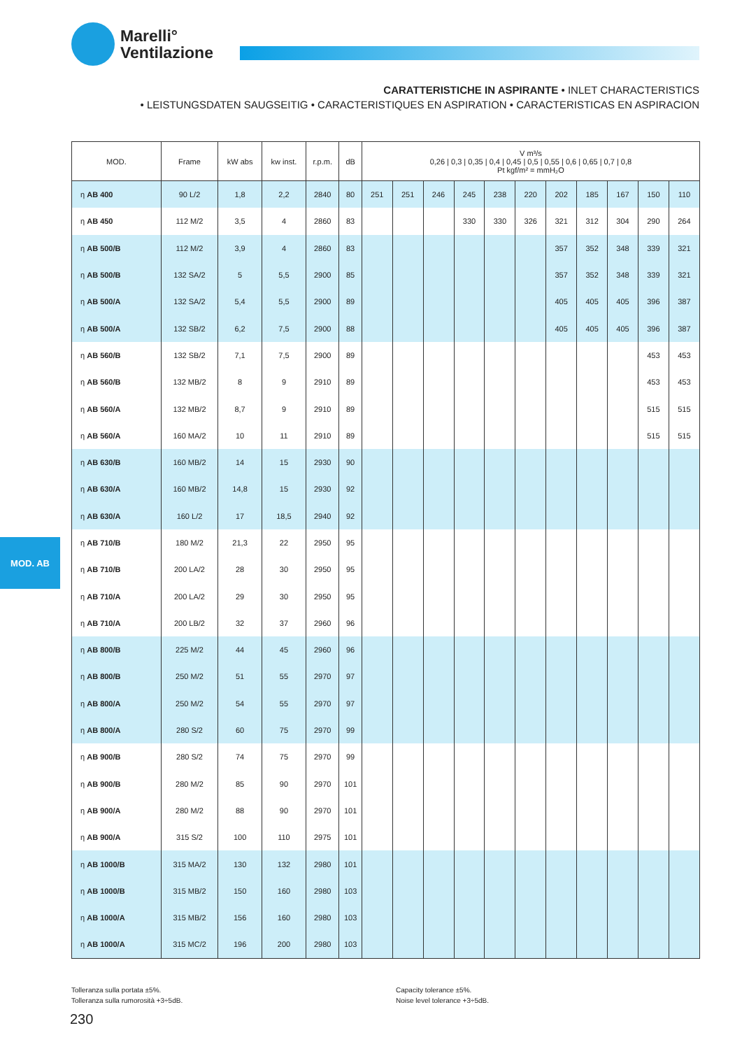Marelli°
Ventilazione
CARATTERISTICHE IN ASPIRANTE • INLET CHARACTERISTICS
• LEISTUNGSDATEN SAUGSEITIG • CARACTERISTIQUES EN ASPIRATION • CARACTERISTICAS EN ASPIRACION
MOD. AB
| MOD. | Frame | kW abs | kw inst. | r.p.m. | dB | V m³/s 0,26 / 0,3 / 0,35 / 0,4 / 0,45 / 0,5 / 0,55 / 0,6 / 0,65 / 0,7 / 0,8 Pt kgf/m² = mmH₂O | | | | | | | | | | |
| --- | --- | --- | --- | --- | --- | --- | --- | --- | --- | --- | --- | --- | --- | --- | --- | --- |
| η AB 400 | 90 L/2 | 1,8 | 2,2 | 2840 | 80 | 251 | 251 | 246 | 245 | 238 | 220 | 202 | 185 | 167 | 150 | 110 |
| η AB 450 | 112 M/2 | 3,5 | 4 | 2860 | 83 | | | | 330 | 330 | 326 | 321 | 312 | 304 | 290 | 264 |
| η AB 500/B | 112 M/2 | 3,9 | 4 | 2860 | 83 | | | | | | | 357 | 352 | 348 | 339 | 321 |
| η AB 500/B | 132 SA/2 | 5 | 5,5 | 2900 | 85 | | | | | | | 357 | 352 | 348 | 339 | 321 |
| η AB 500/A | 132 SA/2 | 5,4 | 5,5 | 2900 | 89 | | | | | | | 405 | 405 | 405 | 396 | 387 |
| η AB 500/A | 132 SB/2 | 6,2 | 7,5 | 2900 | 88 | | | | | | | 405 | 405 | 405 | 396 | 387 |
| η AB 560/B | 132 SB/2 | 7,1 | 7,5 | 2900 | 89 | | | | | | | | | | 453 | 453 |
| η AB 560/B | 132 MB/2 | 8 | 9 | 2910 | 89 | | | | | | | | | | 453 | 453 |
| η AB 560/A | 132 MB/2 | 8,7 | 9 | 2910 | 89 | | | | | | | | | | 515 | 515 |
| η AB 560/A | 160 MA/2 | 10 | 11 | 2910 | 89 | | | | | | | | | | 515 | 515 |
| η AB 630/B | 160 MB/2 | 14 | 15 | 2930 | 90 | | | | | | | | | | | |
| η AB 630/A | 160 MB/2 | 14,8 | 15 | 2930 | 92 | | | | | | | | | | | |
| η AB 630/A | 160 L/2 | 17 | 18,5 | 2940 | 92 | | | | | | | | | | | |
| η AB 710/B | 180 M/2 | 21,3 | 22 | 2950 | 95 | | | | | | | | | | | |
| η AB 710/B | 200 LA/2 | 28 | 30 | 2950 | 95 | | | | | | | | | | | |
| η AB 710/A | 200 LA/2 | 29 | 30 | 2950 | 95 | | | | | | | | | | | |
| η AB 710/A | 200 LB/2 | 32 | 37 | 2960 | 96 | | | | | | | | | | | |
| η AB 800/B | 225 M/2 | 44 | 45 | 2960 | 96 | | | | | | | | | | | |
| η AB 800/B | 250 M/2 | 51 | 55 | 2970 | 97 | | | | | | | | | | | |
| η AB 800/A | 250 M/2 | 54 | 55 | 2970 | 97 | | | | | | | | | | | |
| η AB 800/A | 280 S/2 | 60 | 75 | 2970 | 99 | | | | | | | | | | | |
| η AB 900/B | 280 S/2 | 74 | 75 | 2970 | 99 | | | | | | | | | | | |
| η AB 900/B | 280 M/2 | 85 | 90 | 2970 | 101 | | | | | | | | | | | |
| η AB 900/A | 280 M/2 | 88 | 90 | 2970 | 101 | | | | | | | | | | | |
| η AB 900/A | 315 S/2 | 100 | 110 | 2975 | 101 | | | | | | | | | | | |
| η AB 1000/B | 315 MA/2 | 130 | 132 | 2980 | 101 | | | | | | | | | | | |
| η AB 1000/B | 315 MB/2 | 150 | 160 | 2980 | 103 | | | | | | | | | | | |
| η AB 1000/A | 315 MB/2 | 156 | 160 | 2980 | 103 | | | | | | | | | | | |
| η AB 1000/A | 315 MC/2 | 196 | 200 | 2980 | 103 | | | | | | | | | | | |
Tolleranza sulla portata ±5%.
Tolleranza sulla rumorosità +3÷5dB.
Capacity tolerance ±5%.
Noise level tolerance +3÷5dB.
230